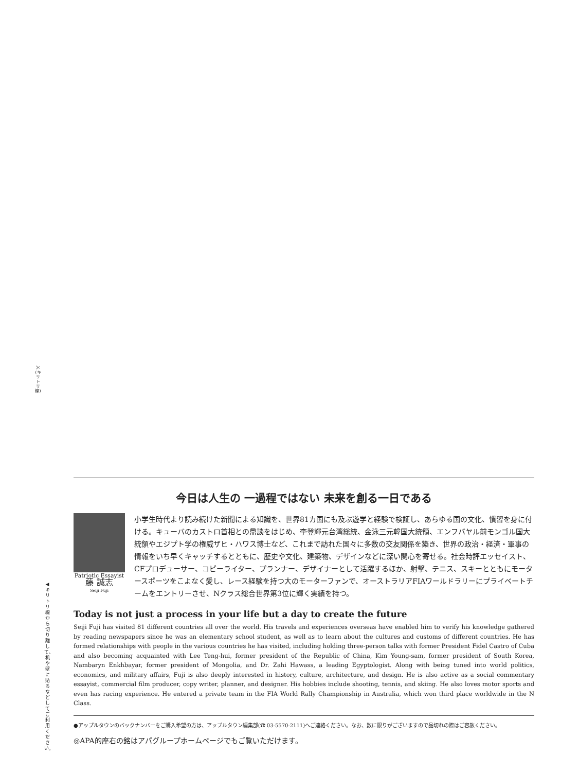✂ (キリトリ線)
◀キリトリ線から切り離して、机や壁に貼るなどしてご利用ください。
今日は人生の 一過程ではない 未来を創る一日である
Patriotic Essayist
藤 誠志
Seiji Fuji
小学生時代より読み続けた新聞による知識を、世界81カ国にも及ぶ遊学と経験で検証し、あらゆる国の文化、慣習を身に付ける。キューバのカストロ首相との鼎談をはじめ、李登輝元台湾総統、金泳三元韓国大統領、エンフバヤル前モンゴル国大統領やエジプト学の権威ザヒ・ハワス博士など、これまで訪れた国々に多数の交友関係を築き、世界の政治・経済・軍事の情報をいち早くキャッチするとともに、歴史や文化、建築物、デザインなどに深い関心を寄せる。社会時評エッセイスト、CFプロデューサー、コピーライター、プランナー、デザイナーとして活躍するほか、射撃、テニス、スキーとともにモータースポーツをこよなく愛し、レース経験を持つ大のモーターファンで、オーストラリアFIAワールドラリーにプライベートチームをエントリーさせ、Nクラス総合世界第3位に輝く実績を持つ。
Today is not just a process in your life but a day to create the future
Seiji Fuji has visited 81 different countries all over the world. His travels and experiences overseas have enabled him to verify his knowledge gathered by reading newspapers since he was an elementary school student, as well as to learn about the cultures and customs of different countries. He has formed relationships with people in the various countries he has visited, including holding three-person talks with former President Fidel Castro of Cuba and also becoming acquainted with Lee Teng-hui, former president of the Republic of China, Kim Young-sam, former president of South Korea, Nambaryn Enkhbayar, former president of Mongolia, and Dr. Zahi Hawass, a leading Egyptologist. Along with being tuned into world politics, economics, and military affairs, Fuji is also deeply interested in history, culture, architecture, and design. He is also active as a social commentary essayist, commercial film producer, copy writer, planner, and designer. His hobbies include shooting, tennis, and skiing. He also loves motor sports and even has racing experience. He entered a private team in the FIA World Rally Championship in Australia, which won third place worldwide in the N Class.
●アップルタウンのバックナンバーをご購入希望の方は、アップルタウン編集部(☎ 03-5570-2111)へご連絡ください。なお、数に限りがございますので品切れの際はご容赦ください。
◎APA的座右の銘はアパグループホームページでもご覧いただけます。